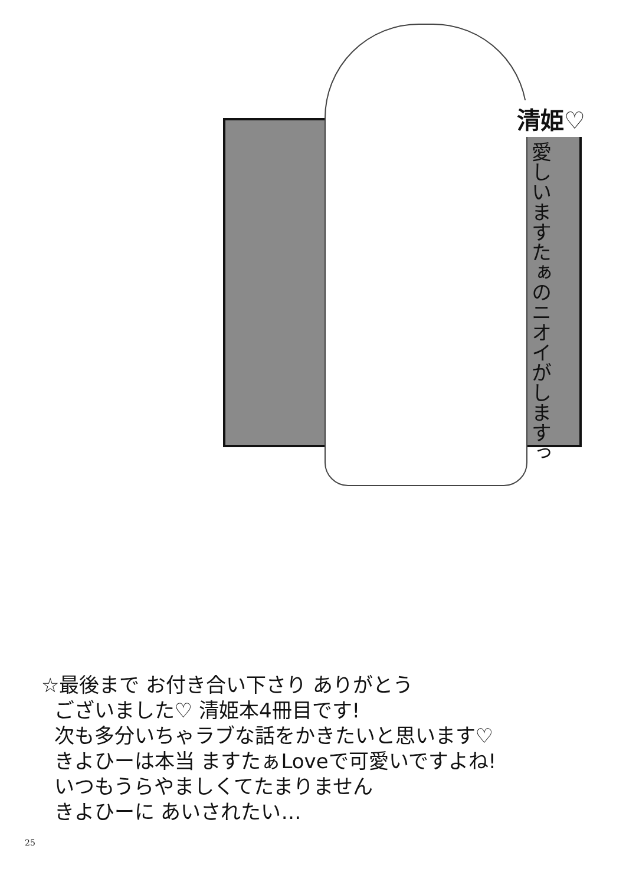清姫♡
愛しいますたぁのニオイがしますっ
☆最後まで お付き合い下さり ありがとう
ございました♡ 清姫本4冊目です!
次も多分いちゃラブな話をかきたいと思います♡
きよひーは本当 ますたぁLoveで可愛いですよね!
いつもうらやましくてたまりません
きよひーに あいされたい…
25